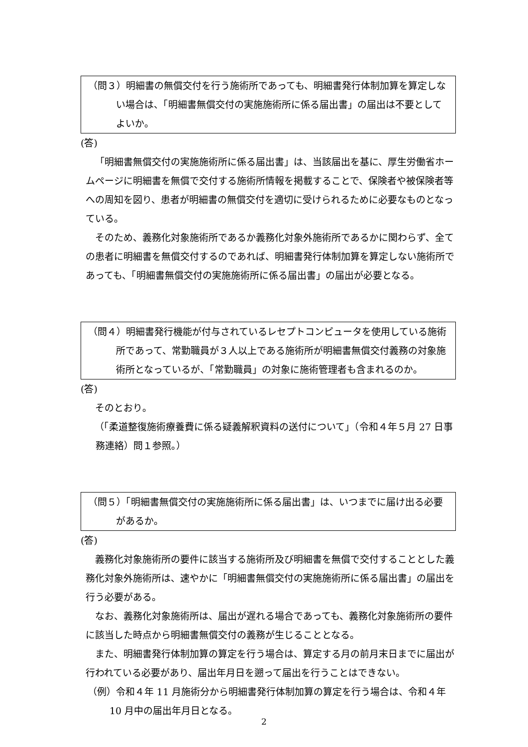（問３）明細書の無償交付を行う施術所であっても、明細書発行体制加算を算定しない場合は、「明細書無償交付の実施施術所に係る届出書」の届出は不要としてよいか。
(答)
「明細書無償交付の実施施術所に係る届出書」は、当該届出を基に、厚生労働省ホームページに明細書を無償で交付する施術所情報を掲載することで、保険者や被保険者等への周知を図り、患者が明細書の無償交付を適切に受けられるために必要なものとなっている。
そのため、義務化対象施術所であるか義務化対象外施術所であるかに関わらず、全ての患者に明細書を無償交付するのであれば、明細書発行体制加算を算定しない施術所であっても、「明細書無償交付の実施施術所に係る届出書」の届出が必要となる。
（問４）明細書発行機能が付与されているレセプトコンピュータを使用している施術所であって、常勤職員が３人以上である施術所が明細書無償交付義務の対象施術所となっているが、「常勤職員」の対象に施術管理者も含まれるのか。
(答)
そのとおり。
（「柔道整復施術療養費に係る疑義解釈資料の送付について」（令和４年５月 27 日事務連絡）問１参照。）
（問５）「明細書無償交付の実施施術所に係る届出書」は、いつまでに届け出る必要があるか。
(答)
義務化対象施術所の要件に該当する施術所及び明細書を無償で交付することとした義務化対象外施術所は、速やかに「明細書無償交付の実施施術所に係る届出書」の届出を行う必要がある。
なお、義務化対象施術所は、届出が遅れる場合であっても、義務化対象施術所の要件に該当した時点から明細書無償交付の義務が生じることとなる。
また、明細書発行体制加算の算定を行う場合は、算定する月の前月末日までに届出が行われている必要があり、届出年月日を遡って届出を行うことはできない。
（例）令和４年 11 月施術分から明細書発行体制加算の算定を行う場合は、令和４年 10 月中の届出年月日となる。
2